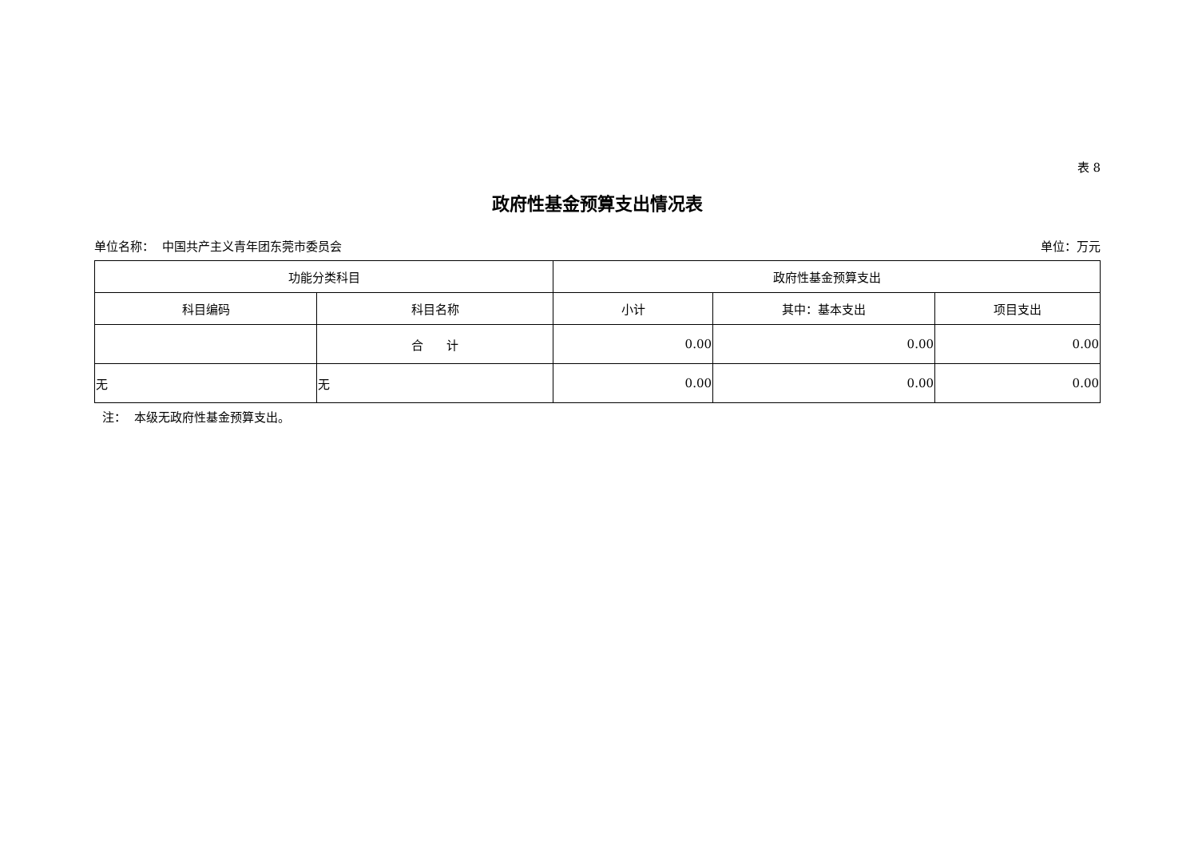表 8
政府性基金预算支出情况表
单位名称： 中国共产主义青年团东莞市委员会 单位：万元
| 功能分类科目 | | 政府性基金预算支出 | | |
| --- | --- | --- | --- | --- |
| 科目编码 | 科目名称 | 小计 | 其中：基本支出 | 项目支出 |
| | 合 计 | 0.00 | 0.00 | 0.00 |
| 无 | 无 | 0.00 | 0.00 | 0.00 |
注： 本级无政府性基金预算支出。